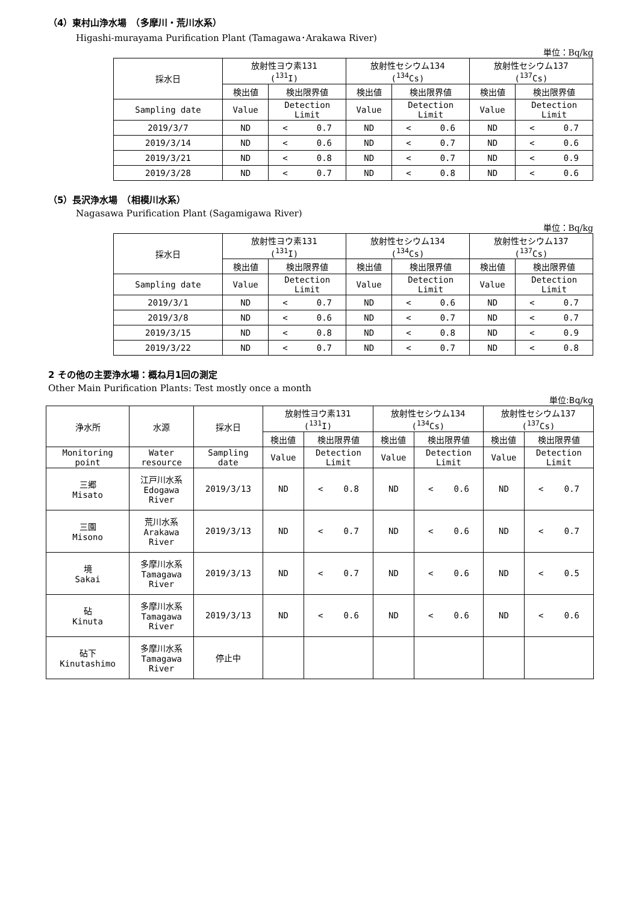（4）東村山浄水場　（多摩川・荒川水系）
Higashi-murayama Purification Plant (Tamagawa･Arakawa River)
単位：Bq/kg
| 採水日 | 放射性ヨウ素131 (<sup>131</sup>I) | | 放射性セシウム134 (<sup>134</sup>Cs) | | 放射性セシウム137 (<sup>137</sup>Cs) | |
| --- | --- | --- | --- | --- | --- | --- |
| | 検出値 | 検出限界値 | 検出値 | 検出限界値 | 検出値 | 検出限界値 |
| Sampling date | Value | Detection Limit | Value | Detection Limit | Value | Detection Limit |
| 2019/3/7 | ND | < 0.7 | ND | < 0.6 | ND | < 0.7 |
| 2019/3/14 | ND | < 0.6 | ND | < 0.7 | ND | < 0.6 |
| 2019/3/21 | ND | < 0.8 | ND | < 0.7 | ND | < 0.9 |
| 2019/3/28 | ND | < 0.7 | ND | < 0.8 | ND | < 0.6 |
（5）長沢浄水場　（相模川水系）
Nagasawa Purification Plant (Sagamigawa River)
単位：Bq/kg
| 採水日 | 放射性ヨウ素131 (<sup>131</sup>I) | | 放射性セシウム134 (<sup>134</sup>Cs) | | 放射性セシウム137 (<sup>137</sup>Cs) | |
| --- | --- | --- | --- | --- | --- | --- |
| | 検出値 | 検出限界値 | 検出値 | 検出限界値 | 検出値 | 検出限界値 |
| Sampling date | Value | Detection Limit | Value | Detection Limit | Value | Detection Limit |
| 2019/3/1 | ND | < 0.7 | ND | < 0.6 | ND | < 0.7 |
| 2019/3/8 | ND | < 0.6 | ND | < 0.7 | ND | < 0.7 |
| 2019/3/15 | ND | < 0.8 | ND | < 0.8 | ND | < 0.9 |
| 2019/3/22 | ND | < 0.7 | ND | < 0.7 | ND | < 0.8 |
2 その他の主要浄水場：概ね月1回の測定
Other Main Purification Plants: Test mostly once a month
単位:Bq/kg
| 浄水所 | 水源 | 採水日 | 放射性ヨウ素131 (<sup>131</sup>I) | | 放射性セシウム134 (<sup>134</sup>Cs) | | 放射性セシウム137 (<sup>137</sup>Cs) | |
| --- | --- | --- | --- | --- | --- | --- | --- | --- |
| | | | 検出値 | 検出限界値 | 検出値 | 検出限界値 | 検出値 | 検出限界値 |
| Monitoring point | Water resource | Sampling date | Value | Detection Limit | Value | Detection Limit | Value | Detection Limit |
| 三郷 Misato | 江戸川水系 Edogawa River | 2019/3/13 | ND | < 0.8 | ND | < 0.6 | ND | < 0.7 |
| 三園 Misono | 荒川水系 Arakawa River | 2019/3/13 | ND | < 0.7 | ND | < 0.6 | ND | < 0.7 |
| 境 Sakai | 多摩川水系 Tamagawa River | 2019/3/13 | ND | < 0.7 | ND | < 0.6 | ND | < 0.5 |
| 砧 Kinuta | 多摩川水系 Tamagawa River | 2019/3/13 | ND | < 0.6 | ND | < 0.6 | ND | < 0.6 |
| 砧下 Kinutashimo | 多摩川水系 Tamagawa River | 停止中 | | | | | | |